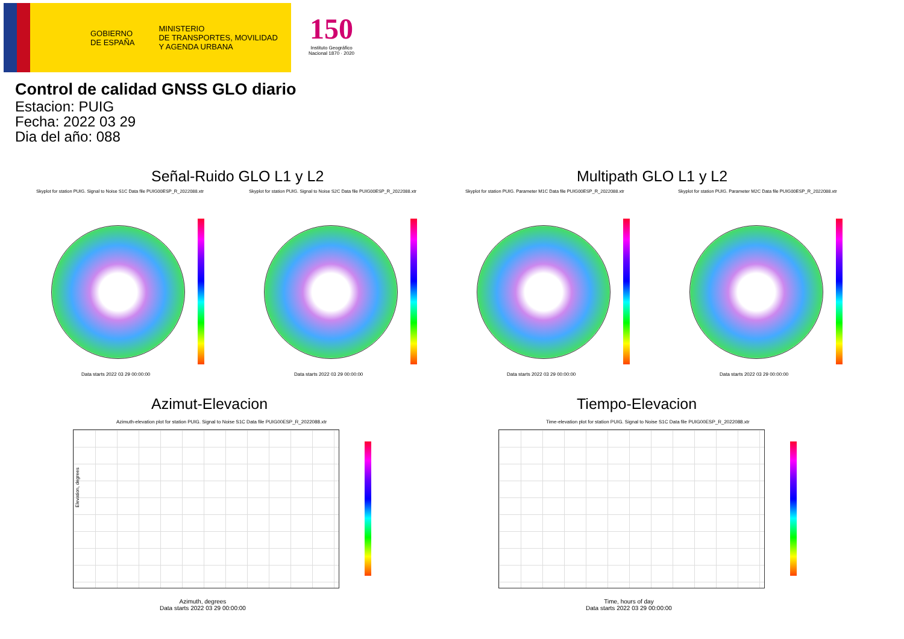GOBIERNO
DE ESPAÑA
MINISTERIO
DE TRANSPORTES, MOVILIDAD
Y AGENDA URBANA
150
Instituto Geográfico
Nacional 1870 · 2020
Control de calidad GNSS GLO diario
Estacion: PUIG
Fecha: 2022 03 29
Dia del año: 088
Señal-Ruido GLO L1 y L2 Multipath GLO L1 y L2
Skyplot for station PUIG. Signal to Noise S1C Data file PUIG00ESP_R_2022088.xtr
Skyplot for station PUIG. Signal to Noise S2C Data file PUIG00ESP_R_2022088.xtr
Skyplot for station PUIG. Parameter M1C Data file PUIG00ESP_R_2022088.xtr
Skyplot for station PUIG. Parameter M2C Data file PUIG00ESP_R_2022088.xtr
Data starts 2022 03 29 00:00:00
Data starts 2022 03 29 00:00:00
Data starts 2022 03 29 00:00:00
Data starts 2022 03 29 00:00:00
Azimut-Elevacion Tiempo-Elevacion
Azimuth-elevation plot for station PUIG. Signal to Noise S1C Data file PUIG00ESP_R_2022088.xtr
Time-elevation plot for station PUIG. Signal to Noise S1C Data file PUIG00ESP_R_2022088.xtr
Elevation, degrees
Azimuth, degrees
Data starts 2022 03 29 00:00:00
Time, hours of day
Data starts 2022 03 29 00:00:00